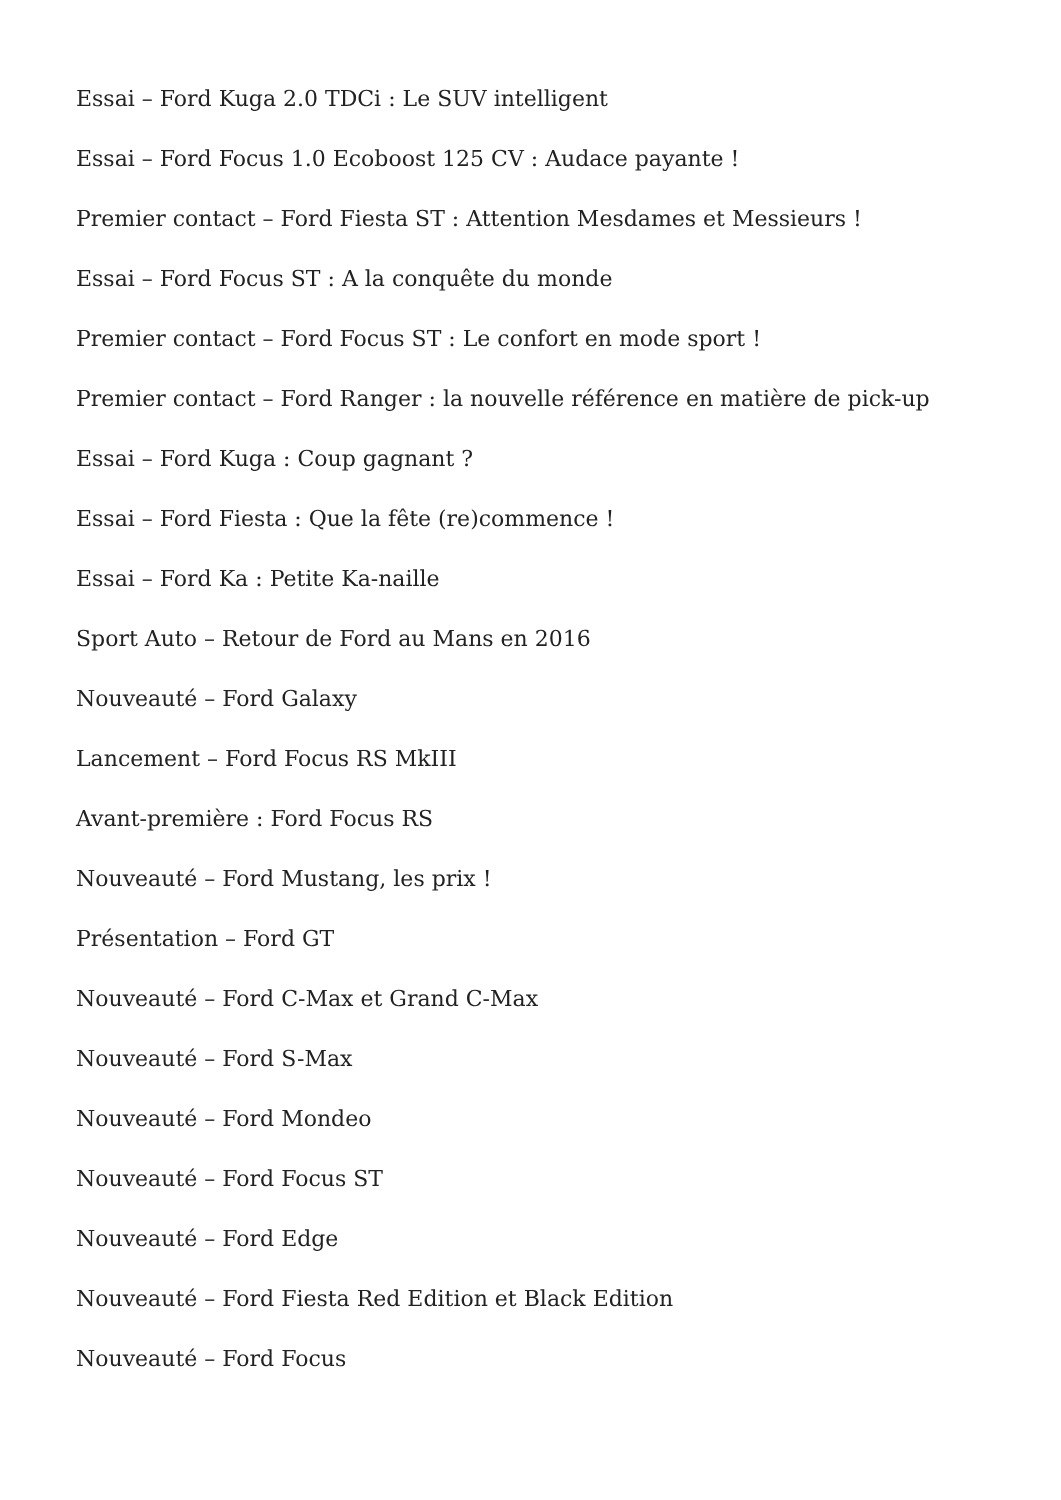Essai – Ford Kuga 2.0 TDCi : Le SUV intelligent
Essai – Ford Focus 1.0 Ecoboost 125 CV : Audace payante !
Premier contact – Ford Fiesta ST : Attention Mesdames et Messieurs !
Essai – Ford Focus ST : A la conquête du monde
Premier contact – Ford Focus ST : Le confort en mode sport !
Premier contact – Ford Ranger : la nouvelle référence en matière de pick-up
Essai – Ford Kuga : Coup gagnant ?
Essai – Ford Fiesta : Que la fête (re)commence !
Essai – Ford Ka : Petite Ka-naille
Sport Auto – Retour de Ford au Mans en 2016
Nouveauté – Ford Galaxy
Lancement – Ford Focus RS MkIII
Avant-première : Ford Focus RS
Nouveauté – Ford Mustang, les prix !
Présentation – Ford GT
Nouveauté – Ford C-Max et Grand C-Max
Nouveauté – Ford S-Max
Nouveauté – Ford Mondeo
Nouveauté – Ford Focus ST
Nouveauté – Ford Edge
Nouveauté – Ford Fiesta Red Edition et Black Edition
Nouveauté – Ford Focus